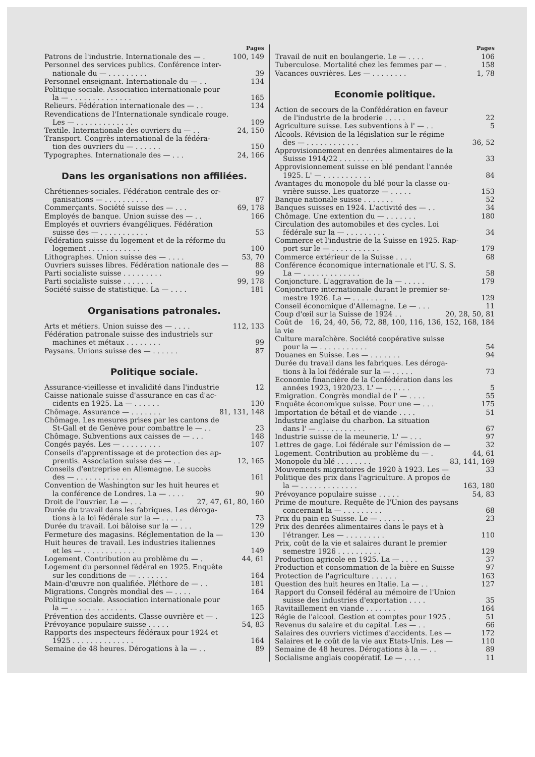Pages
Patrons de l'industrie. Internationale des — . 100, 149
Personnel des services publics. Conférence inter-
nationale du — . . . . . . . . . 39
Personnel enseignant. Internationale du — . . 134
Politique sociale. Association internationale pour
la — . . . . . . . . . . . . . . 165
Relieurs. Fédération internationale des — . . 134
Revendications de l'Internationale syndicale rouge.
Les — . . . . . . . . . . . . . 109
Textile. Internationale des ouvriers du — . . 24, 150
Transport. Congrès international de la fédéra-
tion des ouvriers du — . . . . . . 150
Typographes. Internationale des — . . . 24, 166
Dans les organisations non affiliées.
Chrétiennes-sociales. Fédération centrale des or-
ganisations — . . . . . . . . . . 87
Commerçants. Société suisse des — . . . 69, 178
Employés de banque. Union suisse des — . . 166
Employés et ouvriers évangéliques. Fédération
suisse des — . . . . . . . . . . . 53
Fédération suisse du logement et de la réforme du
logement . . . . . . . . . . . . 100
Lithographes. Union suisse des — . . . . 53, 70
Ouvriers suisses libres. Fédération nationale des — 88
Parti socialiste suisse . . . . . . . . . 99
Parti socialiste suisse . . . . . . . 99, 178
Société suisse de statistique. La — . . . . 181
Organisations patronales.
Arts et métiers. Union suisse des — . . . . 112, 133
Fédération patronale suisse des industriels sur
machines et métaux . . . . . . . . 99
Paysans. Unions suisse des — . . . . . . 87
Politique sociale.
Assurance-vieillesse et invalidité dans l'industrie 12
Caisse nationale suisse d'assurance en cas d'ac-
cidents en 1925. La — . . . . . . 130
Chômage. Assurance — . . . . . . . 81, 131, 148
Chômage. Les mesures prises par les cantons de
St-Gall et de Genève pour combattre le — . . 23
Chômage. Subventions aux caisses de — . . . 148
Congés payés. Les — . . . . . . . . . 107
Conseils d'apprentissage et de protection des ap-
prentis. Association suisse des — . . 12, 165
Conseils d'entreprise en Allemagne. Le succès
des — . . . . . . . . . . . . . 161
Convention de Washington sur les huit heures et
la conférence de Londres. La — . . . . 90
Droit de l'ouvrier. Le — . . . 27, 47, 61, 80, 160
Durée du travail dans les fabriques. Les déroga-
tions à la loi fédérale sur la — . . . . . 73
Durée du travail. Loi bâloise sur la — . . . 129
Fermeture des magasins. Réglementation de la — 130
Huit heures de travail. Les industries italiennes
et les — . . . . . . . . . . . . 149
Logement. Contribution au problème du — . 44, 61
Logement du personnel fédéral en 1925. Enquête
sur les conditions de — . . . . . . . 164
Main-d'œuvre non qualifiée. Pléthore de — . . 181
Migrations. Congrès mondial des — . . . . 164
Politique sociale. Association internationale pour
la — . . . . . . . . . . . . . 165
Prévention des accidents. Classe ouvrière et — . 123
Prévoyance populaire suisse . . . . . 54, 83
Rapports des inspecteurs fédéraux pour 1924 et
1925 . . . . . . . . . . . . . . 164
Semaine de 48 heures. Dérogations à la — . . 89
Pages
Travail de nuit en boulangerie. Le — . . . . 106
Tuberculose. Mortalité chez les femmes par — . 158
Vacances ouvrières. Les — . . . . . . . . 1, 78
Economie politique.
Action de secours de la Confédération en faveur
de l'industrie de la broderie . . . . . 22
Agriculture suisse. Les subventions à l' — . . 5
Alcools. Révision de la législation sur le régime
des — . . . . . . . . . . . . 36, 52
Approvisionnement en denrées alimentaires de la
Suisse 1914/22 . . . . . . . . . . 33
Approvisionnement suisse en blé pendant l'année
1925. L' — . . . . . . . . . . . 84
Avantages du monopole du blé pour la classe ou-
vrière suisse. Les quatorze — . . . . . 153
Banque nationale suisse . . . . . . . 52
Banques suisses en 1924. L'activité des — . . 34
Chômage. Une extention du — . . . . . . . 180
Circulation des automobiles et des cycles. Loi
fédérale sur la — . . . . . . . . . 34
Commerce et l'industrie de la Suisse en 1925. Rap-
port sur le — . . . . . . . . . . . 179
Commerce extérieur de la Suisse . . . . 68
Conférence économique internationale et l'U. S. S.
La — . . . . . . . . . . . . . 58
Conjoncture. L'aggravation de la — . . . . . 179
Conjoncture internationale durant le premier se-
mestre 1926. La — . . . . . . . . 129
Conseil économique d'Allemagne. Le — . . . 11
Coup d'œil sur la Suisse de 1924 . . 20, 28, 50, 81
Coût de la vie 16, 24, 40, 56, 72, 88, 100, 116, 136, 152, 168, 184
Culture maraîchère. Société coopérative suisse
pour la — . . . . . . . . . . . 54
Douanes en Suisse. Les — . . . . . . . 94
Durée du travail dans les fabriques. Les déroga-
tions à la loi fédérale sur la — . . . . . 73
Economie financière de la Confédération dans les
années 1923, 1920/23. L' — . . . . . . 5
Emigration. Congrès mondial de l' — . . . . 55
Enquête économique suisse. Pour une — . . . 175
Importation de bétail et de viande . . . . 51
Industrie anglaise du charbon. La situation
dans l' — . . . . . . . . . . . 67
Industrie suisse de la meunerie. L' — . . . 97
Lettres de gage. Loi fédérale sur l'émission de — 32
Logement. Contribution au problème du — . 44, 61
Monopole du blé . . . . . . . . 83, 141, 169
Mouvements migratoires de 1920 à 1923. Les — 33
Politique des prix dans l'agriculture. A propos de
la — . . . . . . . . . . . . . 163, 180
Prévoyance populaire suisse . . . . . 54, 83
Prime de mouture. Requête de l'Union des paysans
concernant la — . . . . . . . . . 68
Prix du pain en Suisse. Le — . . . . . . 23
Prix des denrées alimentaires dans le pays et à
l'étranger. Les — . . . . . . . . . 110
Prix, coût de la vie et salaires durant le premier
semestre 1926 . . . . . . . . . . 129
Production agricole en 1925. La — . . . . 37
Production et consommation de la bière en Suisse 97
Protection de l'agriculture . . . . . . 163
Question des huit heures en Italie. La — . . 127
Rapport du Conseil fédéral au mémoire de l'Union
suisse des industries d'exportation . . . . 35
Ravitaillement en viande . . . . . . . 164
Régie de l'alcool. Gestion et comptes pour 1925 . 51
Revenus du salaire et du capital. Les — . . 66
Salaires des ouvriers victimes d'accidents. Les — 172
Salaires et le coût de la vie aux Etats-Unis. Les — 110
Semaine de 48 heures. Dérogations à la — . . 89
Socialisme anglais coopératif. Le — . . . . 11